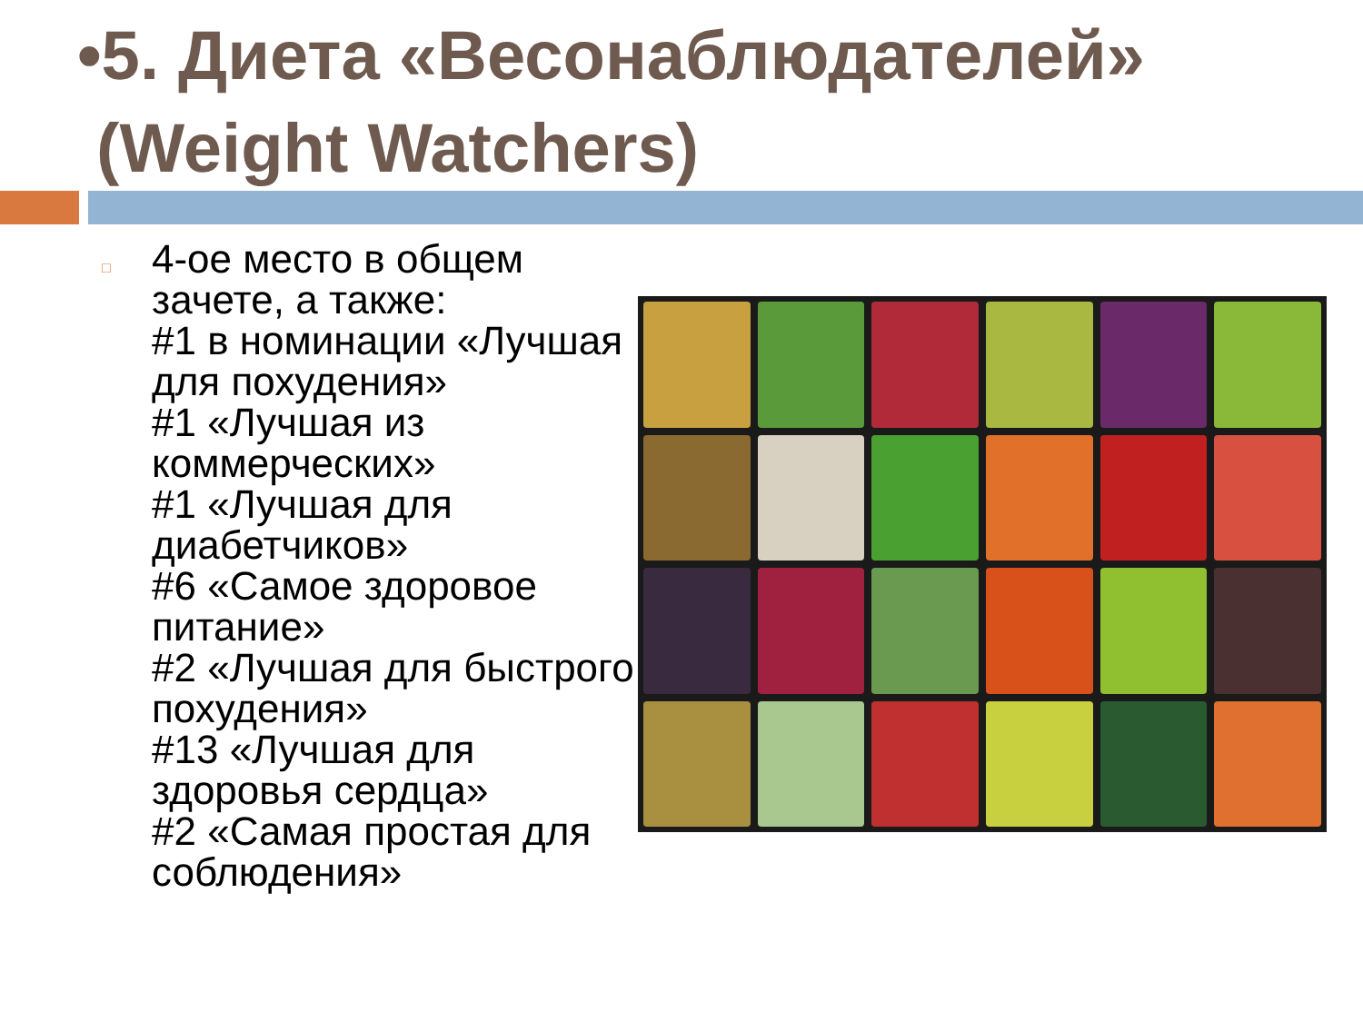•5. Диета «Весонаблюдателей»
(Weight Watchers)
□
4-ое место в общем зачете, а также:
#1 в номинации «Лучшая для похудения»
#1 «Лучшая из коммерческих»
#1 «Лучшая для диабетчиков»
#6 «Самое здоровое питание»
#2 «Лучшая для быстрого похудения»
#13 «Лучшая для здоровья сердца»
#2 «Самая простая для соблюдения»